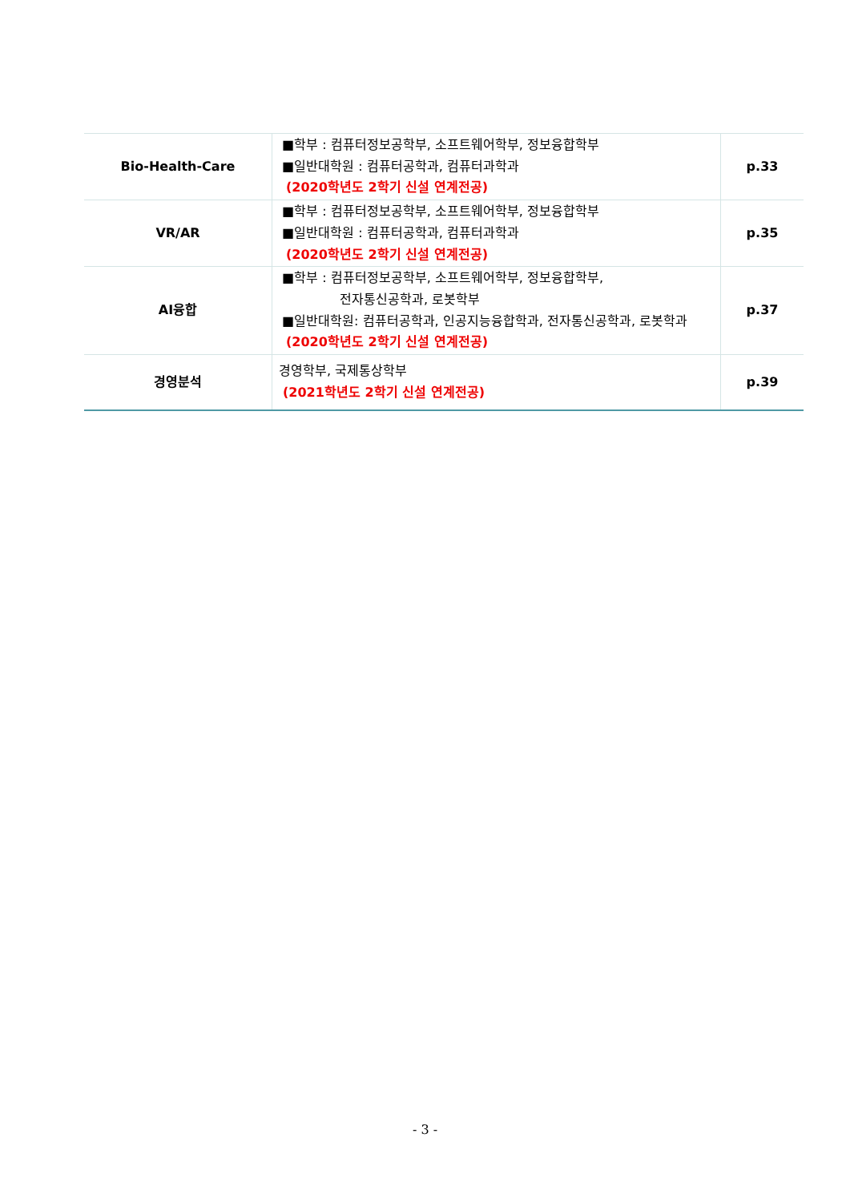| Bio-Health-Care | ■학부 : 컴퓨터정보공학부, 소프트웨어학부, 정보융합학부 ■일반대학원 : 컴퓨터공학과, 컴퓨터과학과 (2020학년도 2학기 신설 연계전공) | p.33 |
| VR/AR | ■학부 : 컴퓨터정보공학부, 소프트웨어학부, 정보융합학부 ■일반대학원 : 컴퓨터공학과, 컴퓨터과학과 (2020학년도 2학기 신설 연계전공) | p.35 |
| AI융합 | ■학부 : 컴퓨터정보공학부, 소프트웨어학부, 정보융합학부, 전자통신공학과, 로봇학부 ■일반대학원: 컴퓨터공학과, 인공지능융합학과, 전자통신공학과, 로봇학과 (2020학년도 2학기 신설 연계전공) | p.37 |
| 경영분석 | 경영학부, 국제통상학부 (2021학년도 2학기 신설 연계전공) | p.39 |
- 3 -